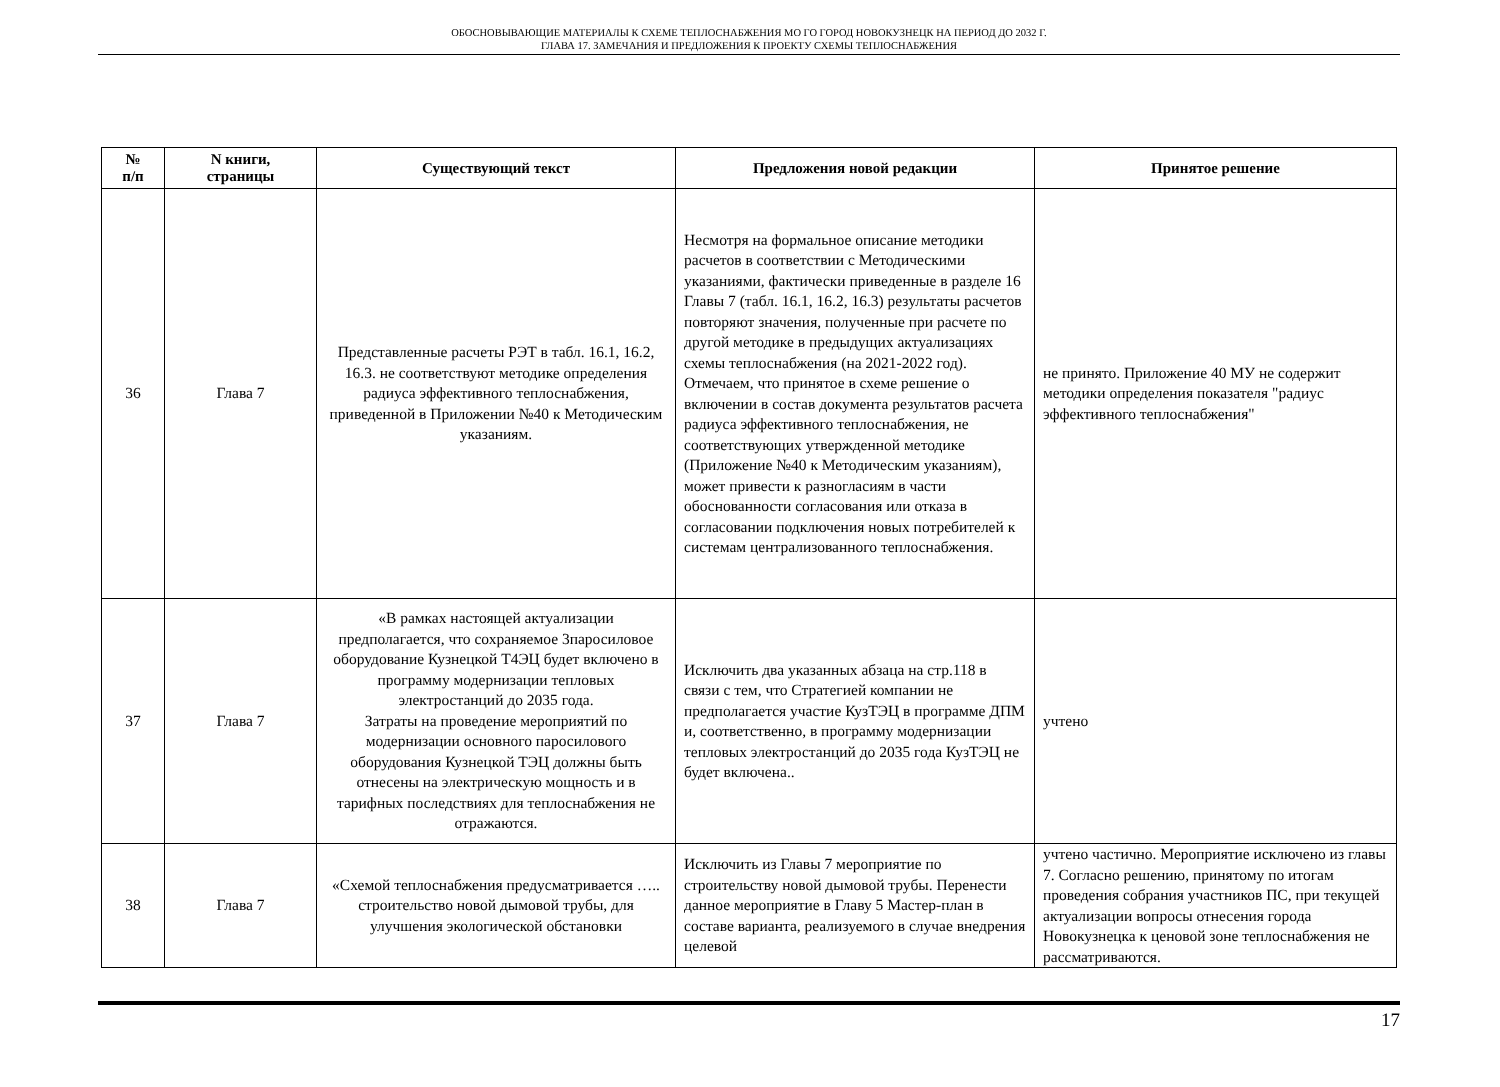ОБОСНОВЫВАЮЩИЕ МАТЕРИАЛЫ К СХЕМЕ ТЕПЛОСНАБЖЕНИЯ МО ГО ГОРОД НОВОКУЗНЕЦК НА ПЕРИОД ДО 2032 Г.
ГЛАВА 17. ЗАМЕЧАНИЯ И ПРЕДЛОЖЕНИЯ К ПРОЕКТУ СХЕМЫ ТЕПЛОСНАБЖЕНИЯ
| № п/п | N книги, страницы | Существующий текст | Предложения новой редакции | Принятое решение |
| --- | --- | --- | --- | --- |
| 36 | Глава 7 | Представленные расчеты РЭТ в табл. 16.1, 16.2, 16.3. не соответствуют методике определения радиуса эффективного теплоснабжения, приведенной в Приложении №40 к Методическим указаниям. | Несмотря на формальное описание методики расчетов в соответствии с Методическими указаниями, фактически приведенные в разделе 16 Главы 7 (табл. 16.1, 16.2, 16.3) результаты расчетов повторяют значения, полученные при расчете по другой методике в предыдущих актуализациях схемы теплоснабжения (на 2021-2022 год). Отмечаем, что принятое в схеме решение о включении в состав документа результатов расчета радиуса эффективного теплоснабжения, не соответствующих утвержденной методике (Приложение №40 к Методическим указаниям), может привести к разногласиям в части обоснованности согласования или отказа в согласовании подключения новых потребителей к системам централизованного теплоснабжения. | не принято. Приложение 40 МУ не содержит методики определения показателя "радиус эффективного теплоснабжения" |
| 37 | Глава 7 | «В рамках настоящей актуализации предполагается, что сохраняемое 3паросиловое оборудование Кузнецкой Т4ЭЦ будет включено в программу модернизации тепловых электростанций до 2035 года. Затраты на проведение мероприятий по модернизации основного паросилового оборудования Кузнецкой ТЭЦ должны быть отнесены на электрическую мощность и в тарифных последствиях для теплоснабжения не отражаются. | Исключить два указанных абзаца на стр.118 в связи с тем, что Стратегией компании не предполагается участие КузТЭЦ в программе ДПМ и, соответственно, в программу модернизации тепловых электростанций до 2035 года КузТЭЦ не будет включена.. | учтено |
| 38 | Глава 7 | «Схемой теплоснабжения предусматривается ….. строительство новой дымовой трубы, для улучшения экологической обстановки | Исключить из Главы 7 мероприятие по строительству новой дымовой трубы. Перенести данное мероприятие в Главу 5 Мастер-план в составе варианта, реализуемого в случае внедрения целевой | учтено частично. Мероприятие исключено из главы 7. Согласно решению, принятому по итогам проведения собрания участников ПС, при текущей актуализации вопросы отнесения города Новокузнецка к ценовой зоне теплоснабжения не рассматриваются. |
17